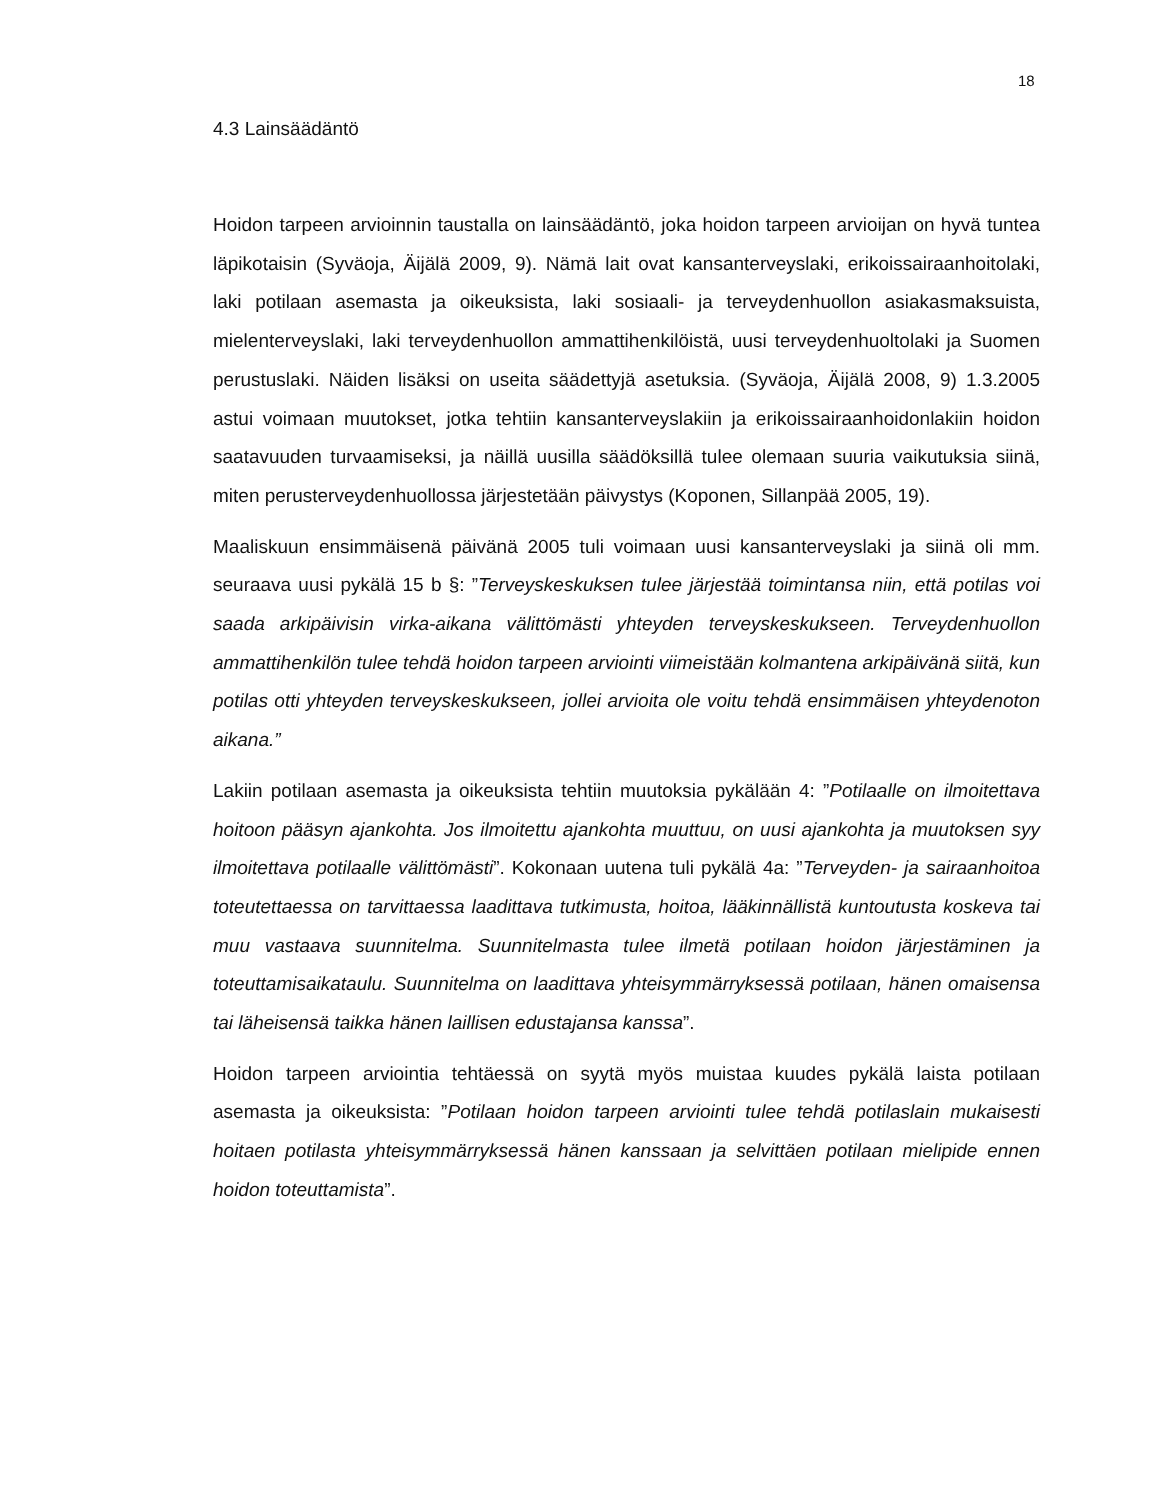18
4.3 Lainsäädäntö
Hoidon tarpeen arvioinnin taustalla on lainsäädäntö, joka hoidon tarpeen arvioijan on hyvä tuntea läpikotaisin (Syväoja, Äijälä 2009, 9). Nämä lait ovat kansanterveyslaki, erikoissairaanhoitolaki, laki potilaan asemasta ja oikeuksista, laki sosiaali- ja terveydenhuollon asiakasmaksuista, mielenterveyslaki, laki terveydenhuollon ammattihenkilöistä, uusi terveydenhuoltolaki ja Suomen perustuslaki. Näiden lisäksi on useita säädettyjä asetuksia. (Syväoja, Äijälä 2008, 9) 1.3.2005 astui voimaan muutokset, jotka tehtiin kansanterveyslakiin ja erikoissairaanhoidonlakiin hoidon saatavuuden turvaamiseksi, ja näillä uusilla säädöksillä tulee olemaan suuria vaikutuksia siinä, miten perusterveydenhuollossa järjestetään päivystys (Koponen, Sillanpää 2005, 19).
Maaliskuun ensimmäisenä päivänä 2005 tuli voimaan uusi kansanterveyslaki ja siinä oli mm. seuraava uusi pykälä 15 b §: ”Terveyskeskuksen tulee järjestää toimintansa niin, että potilas voi saada arkipäivisin virka-aikana välittömästi yhteyden terveyskeskukseen. Terveydenhuollon ammattihenkilön tulee tehdä hoidon tarpeen arviointi viimeistään kolmantena arkipäivänä siitä, kun potilas otti yhteyden terveyskeskukseen, jollei arvioita ole voitu tehdä ensimmäisen yhteydenoton aikana.”
Lakiin potilaan asemasta ja oikeuksista tehtiin muutoksia pykälään 4: ”Potilaalle on ilmoitettava hoitoon pääsyn ajankohta. Jos ilmoitettu ajankohta muuttuu, on uusi ajankohta ja muutoksen syy ilmoitettava potilaalle välittömästi”. Kokonaan uutena tuli pykälä 4a: ”Terveyden- ja sairaanhoitoa toteutettaessa on tarvittaessa laadittava tutkimusta, hoitoa, lääkinnällistä kuntoutusta koskeva tai muu vastaava suunnitelma. Suunnitelmasta tulee ilmetä potilaan hoidon järjestäminen ja toteuttamisaikataulu. Suunnitelma on laadittava yhteisymmärryksessä potilaan, hänen omaisensa tai läheisensä taikka hänen laillisen edustajansa kanssa”.
Hoidon tarpeen arviointia tehtäessä on syytä myös muistaa kuudes pykälä laista potilaan asemasta ja oikeuksista: ”Potilaan hoidon tarpeen arviointi tulee tehdä potilaslain mukaisesti hoitaen potilasta yhteisymmärryksessä hänen kanssaan ja selvittäen potilaan mielipide ennen hoidon toteuttamista”.